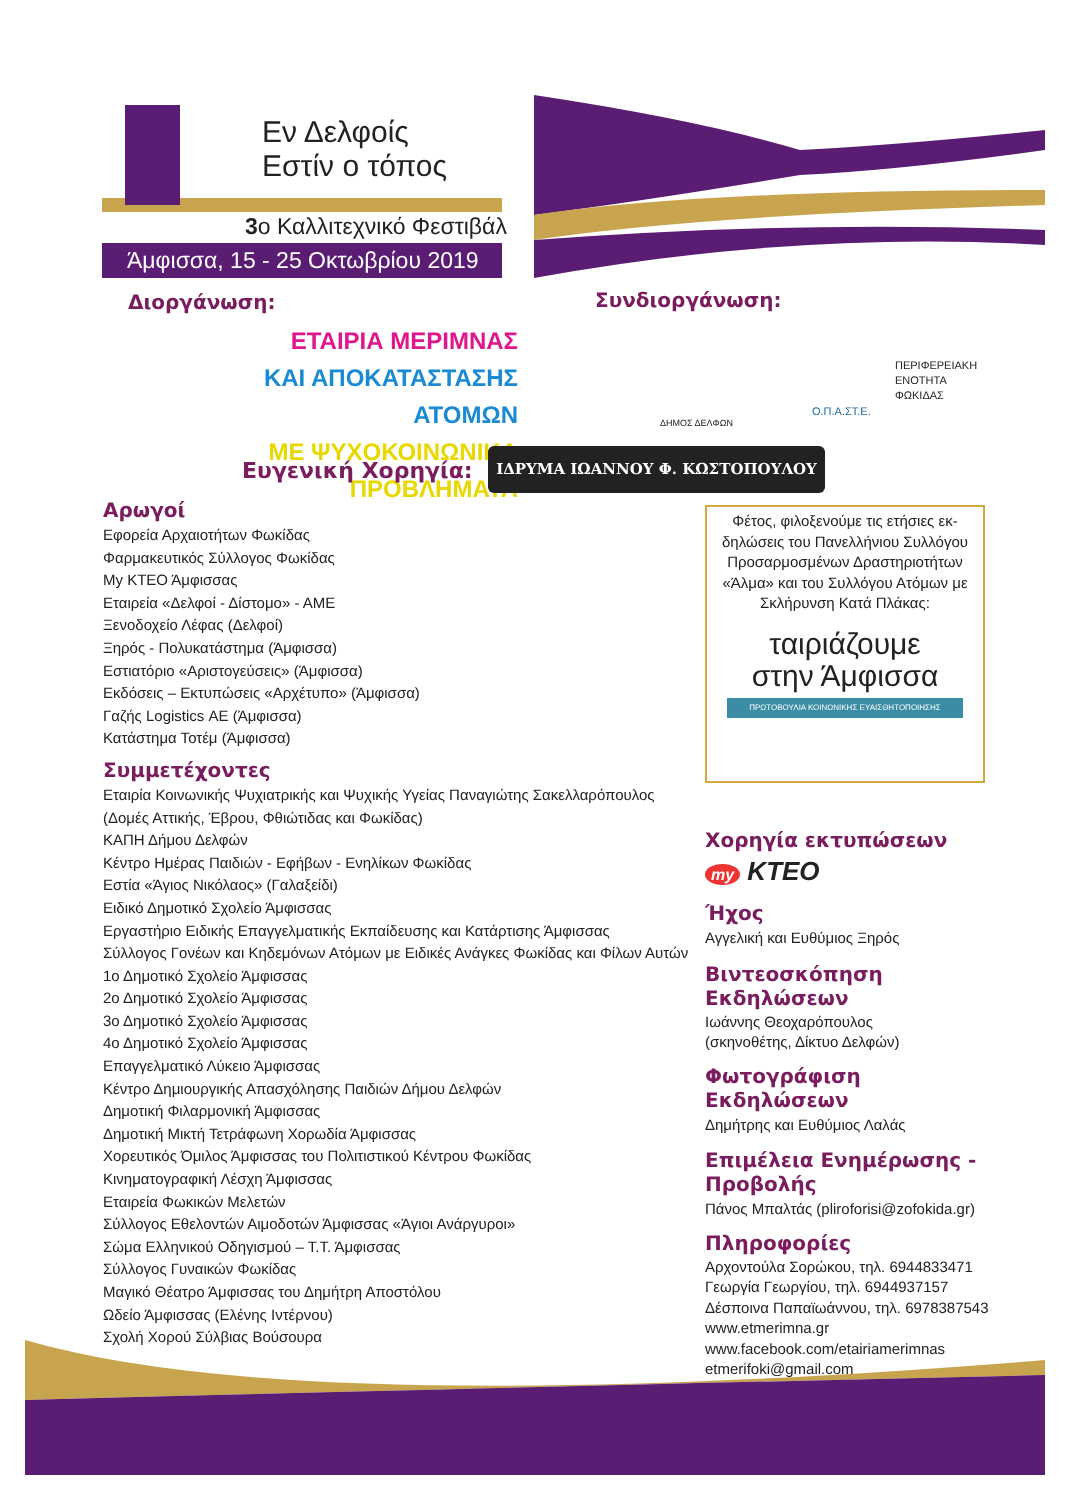Εν Δελφοίς
Εστίν ο τόπος
3ο Καλλιτεχνικό Φεστιβάλ
Άμφισσα, 15 - 25 Οκτωβρίου 2019
Διοργάνωση: Συνδιοργάνωση:
ΕΤΑΙΡΙΑ ΜΕΡΙΜΝΑΣ
ΚΑΙ ΑΠΟΚΑΤΑΣΤΑΣΗΣ ΑΤΟΜΩΝ
ΜΕ ΨΥΧΟΚΟΙΝΩΝΙΚΑ ΠΡΟΒΛΗΜΑΤΑ
ΔΗΜΟΣ ΔΕΛΦΩΝ
Ο.Π.Α.ΣΤ.Ε.
ΠΕΡΙΦΕΡΕΙΑΚΗ
ΕΝΟΤΗΤΑ
ΦΩΚΙΔΑΣ
Ευγενική Χορηγία: ΙΔΡΥΜΑ ΙΩΑΝΝΟΥ Φ. ΚΩΣΤΟΠΟΥΛΟΥ
Αρωγοί
Εφορεία Αρχαιοτήτων Φωκίδας
Φαρμακευτικός Σύλλογος Φωκίδας
My ΚΤΕΟ Άμφισσας
Εταιρεία «Δελφοί - Δίστομο» - ΑΜΕ
Ξενοδοχείο Λέφας (Δελφοί)
Ξηρός - Πολυκατάστημα (Άμφισσα)
Εστιατόριο «Αριστογεύσεις» (Άμφισσα)
Εκδόσεις – Εκτυπώσεις «Αρχέτυπο» (Άμφισσα)
Γαζής Logistics ΑΕ (Άμφισσα)
Κατάστημα Τοτέμ (Άμφισσα)
Συμμετέχοντες
Εταιρία Κοινωνικής Ψυχιατρικής και Ψυχικής Υγείας Παναγιώτης Σακελλαρόπουλος
(Δομές Αττικής, Έβρου, Φθιώτιδας και Φωκίδας)
ΚΑΠΗ Δήμου Δελφών
Κέντρο Ημέρας Παιδιών - Εφήβων - Ενηλίκων Φωκίδας
Εστία «Άγιος Νικόλαος» (Γαλαξείδι)
Ειδικό Δημοτικό Σχολείο Άμφισσας
Εργαστήριο Ειδικής Επαγγελματικής Εκπαίδευσης και Κατάρτισης Άμφισσας
Σύλλογος Γονέων και Κηδεμόνων Ατόμων με Ειδικές Ανάγκες Φωκίδας και Φίλων Αυτών
1ο Δημοτικό Σχολείο Άμφισσας
2ο Δημοτικό Σχολείο Άμφισσας
3ο Δημοτικό Σχολείο Άμφισσας
4ο Δημοτικό Σχολείο Άμφισσας
Επαγγελματικό Λύκειο Άμφισσας
Κέντρο Δημιουργικής Απασχόλησης Παιδιών Δήμου Δελφών
Δημοτική Φιλαρμονική Άμφισσας
Δημοτική Μικτή Τετράφωνη Χορωδία Άμφισσας
Χορευτικός Όμιλος Άμφισσας του Πολιτιστικού Κέντρου Φωκίδας
Κινηματογραφική Λέσχη Άμφισσας
Εταιρεία Φωκικών Μελετών
Σύλλογος Εθελοντών Αιμοδοτών Άμφισσας «Άγιοι Ανάργυροι»
Σώμα Ελληνικού Οδηγισμού – Τ.Τ. Άμφισσας
Σύλλογος Γυναικών Φωκίδας
Μαγικό Θέατρο Άμφισσας του Δημήτρη Αποστόλου
Ωδείο Άμφισσας (Ελένης Ιντέρνου)
Σχολή Χορού Σύλβιας Βούσουρα
Φέτος, φιλοξενούμε τις ετήσιες εκ-δηλώσεις του Πανελλήνιου Συλλόγου Προσαρμοσμένων Δραστηριοτήτων «Άλμα» και του Συλλόγου Ατόμων με Σκλήρυνση Κατά Πλάκας:
ταιριάζουμε
στην Άμφισσα
ΠΡΩΤΟΒΟΥΛΙΑ ΚΟΙΝΩΝΙΚΗΣ ΕΥΑΙΣΘΗΤΟΠΟΙΗΣΗΣ
Χορηγία εκτυπώσεων
my KTEO
Ήχος
Αγγελική και Ευθύμιος Ξηρός
Βιντεοσκόπηση Εκδηλώσεων
Ιωάννης Θεοχαρόπουλος
(σκηνοθέτης, Δίκτυο Δελφών)
Φωτογράφιση Εκδηλώσεων
Δημήτρης και Ευθύμιος Λαλάς
Επιμέλεια Ενημέρωσης - Προβολής
Πάνος Μπαλτάς (pliroforisi@zofokida.gr)
Πληροφορίες
Αρχοντούλα Σορώκου, τηλ. 6944833471
Γεωργία Γεωργίου, τηλ. 6944937157
Δέσποινα Παπαϊωάννου, τηλ. 6978387543
www.etmerimna.gr
www.facebook.com/etairiamerimnas
etmerifoki@gmail.com